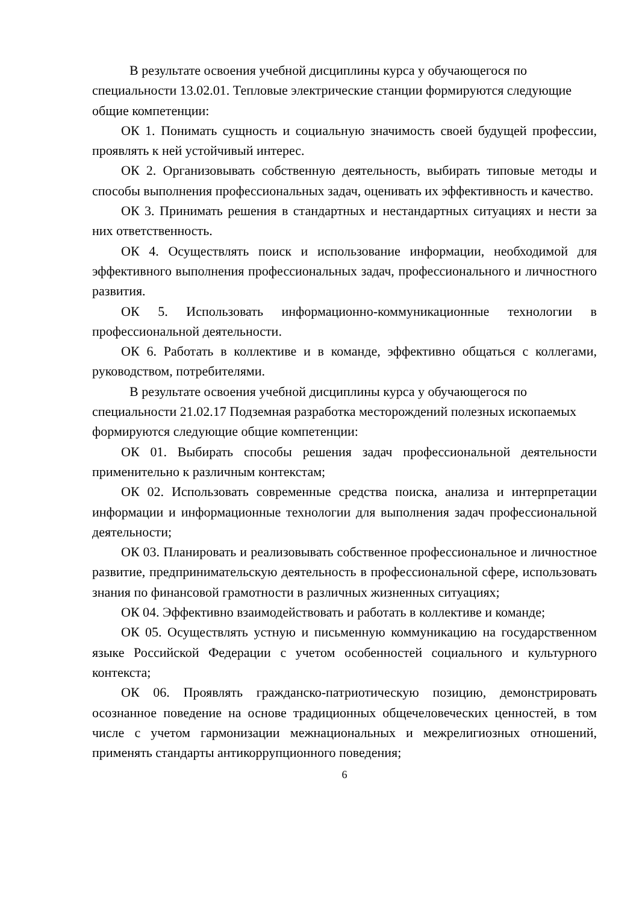В результате освоения учебной дисциплины курса у обучающегося по специальности 13.02.01. Тепловые электрические станции формируются следующие общие компетенции:
ОК 1. Понимать сущность и социальную значимость своей будущей профессии, проявлять к ней устойчивый интерес.
ОК 2. Организовывать собственную деятельность, выбирать типовые методы и способы выполнения профессиональных задач, оценивать их эффективность и качество.
ОК 3. Принимать решения в стандартных и нестандартных ситуациях и нести за них ответственность.
ОК 4. Осуществлять поиск и использование информации, необходимой для эффективного выполнения профессиональных задач, профессионального и личностного развития.
ОК 5. Использовать информационно-коммуникационные технологии в профессиональной деятельности.
ОК 6. Работать в коллективе и в команде, эффективно общаться с коллегами, руководством, потребителями.
В результате освоения учебной дисциплины курса у обучающегося по специальности 21.02.17 Подземная разработка месторождений полезных ископаемых формируются следующие общие компетенции:
ОК 01. Выбирать способы решения задач профессиональной деятельности применительно к различным контекстам;
ОК 02. Использовать современные средства поиска, анализа и интерпретации информации и информационные технологии для выполнения задач профессиональной деятельности;
ОК 03. Планировать и реализовывать собственное профессиональное и личностное развитие, предпринимательскую деятельность в профессиональной сфере, использовать знания по финансовой грамотности в различных жизненных ситуациях;
ОК 04. Эффективно взаимодействовать и работать в коллективе и команде;
ОК 05. Осуществлять устную и письменную коммуникацию на государственном языке Российской Федерации с учетом особенностей социального и культурного контекста;
ОК 06. Проявлять гражданско-патриотическую позицию, демонстрировать осознанное поведение на основе традиционных общечеловеческих ценностей, в том числе с учетом гармонизации межнациональных и межрелигиозных отношений, применять стандарты антикоррупционного поведения;
6